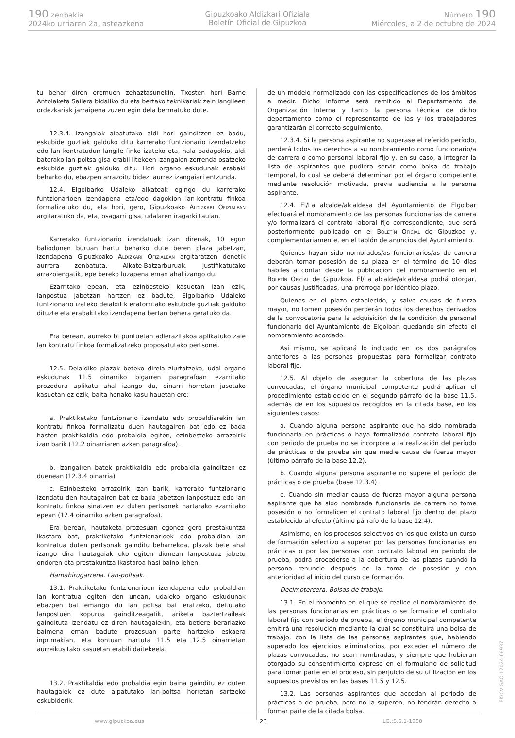190 zenbakia
2024ko urriaren 2a, asteazkena
Gipuzkoako Aldizkari Ofiziala
Boletín Oficial de Gipuzkoa
Número 190
Miércoles, a 2 de octubre de 2024
tu behar diren eremuen zehaztasunekin. Txosten hori Barne Antolaketa Sailera bidaliko du eta bertako teknikariak zein langileen ordezkariak jarraipena zuzen egin dela bermatuko dute.
12.3.4. Izangaiak aipatutako aldi hori gainditzen ez badu, eskubide guztiak galduko ditu karrerako funtzionario izendatzeko edo lan kontratudun langile finko izateko eta, hala badagokio, aldi baterako lan-poltsa gisa erabil litekeen izangaien zerrenda osatzeko eskubide guztiak galduko ditu. Hori organo eskudunak erabaki beharko du, ebazpen arrazoitu bidez, aurrez izangaiari entzunda.
12.4. Elgoibarko Udaleko alkateak egingo du karrerako funtzionarioen izendapena eta/edo dagokion lan-kontratu finkoa formalizatuko du, eta hori, gero, Gipuzkoako Aldizkari Ofizialean argitaratuko da, eta, osagarri gisa, udalaren iragarki taulan.
Karrerako funtzionario izendatuak izan direnak, 10 egun baliodunen buruan hartu beharko dute beren plaza jabetzan, izendapena Gipuzkoako Aldizkari Ofizialean argitaratzen denetik aurrera zenbatuta. Alkate-Batzarburuak, justifikatutako arrazoiengatik, epe bereko luzapena eman ahal izango du.
Ezarritako epean, eta ezinbesteko kasuetan izan ezik, lanpostua jabetzan hartzen ez badute, Elgoibarko Udaleko funtzionario izateko deialditik eratorritako eskubide guztiak galduko dituzte eta erabakitako izendapena bertan behera geratuko da.
Era berean, aurreko bi puntuetan adierazitakoa aplikatuko zaie lan kontratu finkoa formalizatzeko proposatutako pertsonei.
12.5. Deialdiko plazak beteko direla ziurtatzeko, udal organo eskudunak 11.5 oinarriko bigarren paragrafoan ezarritako prozedura aplikatu ahal izango du, oinarri horretan jasotako kasuetan ez ezik, baita honako kasu hauetan ere:
a. Praktiketako funtzionario izendatu edo probaldiarekin lan kontratu finkoa formalizatu duen hautagairen bat edo ez bada hasten praktikaldia edo probaldia egiten, ezinbesteko arrazoirik izan barik (12.2 oinarriaren azken paragrafoa).
b. Izangairen batek praktikaldia edo probaldia gainditzen ez duenean (12.3.4 oinarria).
c. Ezinbesteko arrazoirik izan barik, karrerako funtzionario izendatu den hautagairen bat ez bada jabetzen lanpostuaz edo lan kontratu finkoa sinatzen ez duten pertsonek hartarako ezarritako epean (12.4 oinarriko azken paragrafoa).
Era berean, hautaketa prozesuan egonez gero prestakuntza ikastaro bat, praktiketako funtzionarioek edo probaldian lan kontratua duten pertsonak gainditu beharrekoa, plazak bete ahal izango dira hautagaiak uko egiten dionean lanpostuaz jabetu ondoren eta prestakuntza ikastaroa hasi baino lehen.
Hamahirugarrena. Lan-poltsak.
13.1. Praktiketako funtzionarioen izendapena edo probaldian lan kontratua egiten den unean, udaleko organo eskudunak ebazpen bat emango du lan poltsa bat eratzeko, deitutako lanpostuen kopurua gainditzeagatik, ariketa baztertzaileak gaindituta izendatu ez diren hautagaiekin, eta betiere berariazko baimena eman badute prozesuan parte hartzeko eskaera inprimakian, eta kontuan hartuta 11.5 eta 12.5 oinarrietan aurreikusitako kasuetan erabili daitekeela.
13.2. Praktikaldia edo probaldia egin baina gainditu ez duten hautagaiek ez dute aipatutako lan-poltsa horretan sartzeko eskubiderik.
de un modelo normalizado con las especificaciones de los ámbitos a medir. Dicho informe será remitido al Departamento de Organización Interna y tanto la persona técnica de dicho departamento como el representante de las y los trabajadores garantizarán el correcto seguimiento.
12.3.4. Si la persona aspirante no superase el referido período, perderá todos los derechos a su nombramiento como funcionario/a de carrera o como personal laboral fijo y, en su caso, a integrar la lista de aspirantes que pudiera servir como bolsa de trabajo temporal, lo cual se deberá determinar por el órgano competente mediante resolución motivada, previa audiencia a la persona aspirante.
12.4. El/La alcalde/alcaldesa del Ayuntamiento de Elgoibar efectuará el nombramiento de las personas funcionarias de carrera y/o formalizará el contrato laboral fijo correspondiente, que será posteriormente publicado en el Boletín Oficial de Gipuzkoa y, complementariamente, en el tablón de anuncios del Ayuntamiento.
Quienes hayan sido nombrados/as funcionarios/as de carrera deberán tomar posesión de su plaza en el término de 10 días hábiles a contar desde la publicación del nombramiento en el Boletín Oficial de Gipuzkoa. El/La alcalde/alcaldesa podrá otorgar, por causas justificadas, una prórroga por idéntico plazo.
Quienes en el plazo establecido, y salvo causas de fuerza mayor, no tomen posesión perderán todos los derechos derivados de la convocatoria para la adquisición de la condición de personal funcionario del Ayuntamiento de Elgoibar, quedando sin efecto el nombramiento acordado.
Así mismo, se aplicará lo indicado en los dos parágrafos anteriores a las personas propuestas para formalizar contrato laboral fijo.
12.5. Al objeto de asegurar la cobertura de las plazas convocadas, el órgano municipal competente podrá aplicar el procedimiento establecido en el segundo párrafo de la base 11.5, además de en los supuestos recogidos en la citada base, en los siguientes casos:
a. Cuando alguna persona aspirante que ha sido nombrada funcionaria en prácticas o haya formalizado contrato laboral fijo con periodo de prueba no se incorpore a la realización del período de prácticas o de prueba sin que medie causa de fuerza mayor (último párrafo de la base 12.2).
b. Cuando alguna persona aspirante no supere el período de prácticas o de prueba (base 12.3.4).
c. Cuando sin mediar causa de fuerza mayor alguna persona aspirante que ha sido nombrada funcionaria de carrera no tome posesión o no formalicen el contrato laboral fijo dentro del plazo establecido al efecto (último párrafo de la base 12.4).
Asimismo, en los procesos selectivos en los que exista un curso de formación selectivo a superar por las personas funcionarias en prácticas o por las personas con contrato laboral en periodo de prueba, podrá procederse a la cobertura de las plazas cuando la persona renuncie después de la toma de posesión y con anterioridad al inicio del curso de formación.
Decimotercera. Bolsas de trabajo.
13.1. En el momento en el que se realice el nombramiento de las personas funcionarias en prácticas o se formalice el contrato laboral fijo con periodo de prueba, el órgano municipal competente emitirá una resolución mediante la cual se constituirá una bolsa de trabajo, con la lista de las personas aspirantes que, habiendo superado los ejercicios eliminatorios, por exceder el número de plazas convocadas, no sean nombradas, y siempre que hubieran otorgado su consentimiento expreso en el formulario de solicitud para tomar parte en el proceso, sin perjuicio de su utilización en los supuestos previstos en las bases 11.5 y 12.5.
13.2. Las personas aspirantes que accedan al periodo de prácticas o de prueba, pero no la superen, no tendrán derecho a formar parte de la citada bolsa.
www.gipuzkoa.eus 23 LG.:S.S.1-1958
EK\CV GAO-I-2024-06937